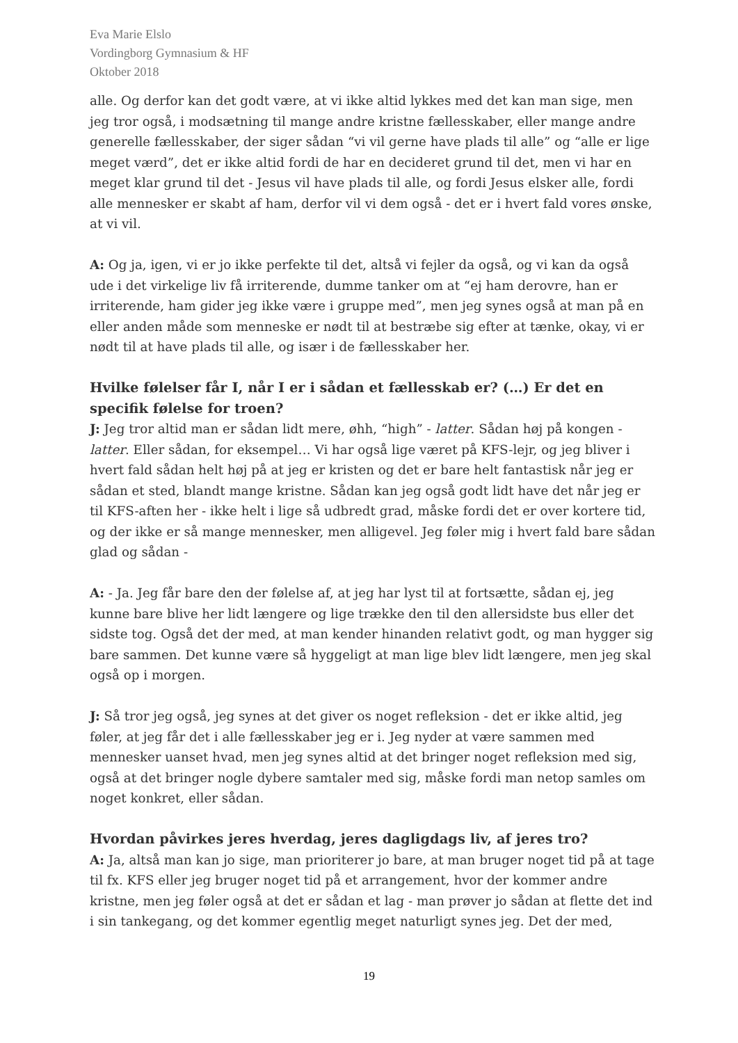Eva Marie Elslo
Vordingborg Gymnasium & HF
Oktober 2018
alle. Og derfor kan det godt være, at vi ikke altid lykkes med det kan man sige, men jeg tror også, i modsætning til mange andre kristne fællesskaber, eller mange andre generelle fællesskaber, der siger sådan “vi vil gerne have plads til alle” og “alle er lige meget værd”, det er ikke altid fordi de har en decideret grund til det, men vi har en meget klar grund til det - Jesus vil have plads til alle, og fordi Jesus elsker alle, fordi alle mennesker er skabt af ham, derfor vil vi dem også - det er i hvert fald vores ønske, at vi vil.
A: Og ja, igen, vi er jo ikke perfekte til det, altså vi fejler da også, og vi kan da også ude i det virkelige liv få irriterende, dumme tanker om at “ej ham derovre, han er irriterende, ham gider jeg ikke være i gruppe med”, men jeg synes også at man på en eller anden måde som menneske er nødt til at bestræbe sig efter at tænke, okay, vi er nødt til at have plads til alle, og især i de fællesskaber her.
Hvilke følelser får I, når I er i sådan et fællesskab er? (…) Er det en specifik følelse for troen?
J: Jeg tror altid man er sådan lidt mere, øhh, “high” - latter. Sådan høj på kongen - latter. Eller sådan, for eksempel… Vi har også lige været på KFS-lejr, og jeg bliver i hvert fald sådan helt høj på at jeg er kristen og det er bare helt fantastisk når jeg er sådan et sted, blandt mange kristne. Sådan kan jeg også godt lidt have det når jeg er til KFS-aften her - ikke helt i lige så udbredt grad, måske fordi det er over kortere tid, og der ikke er så mange mennesker, men alligevel. Jeg føler mig i hvert fald bare sådan glad og sådan -
A: - Ja. Jeg får bare den der følelse af, at jeg har lyst til at fortsætte, sådan ej, jeg kunne bare blive her lidt længere og lige trække den til den allersidste bus eller det sidste tog. Også det der med, at man kender hinanden relativt godt, og man hygger sig bare sammen. Det kunne være så hyggeligt at man lige blev lidt længere, men jeg skal også op i morgen.
J: Så tror jeg også, jeg synes at det giver os noget refleksion - det er ikke altid, jeg føler, at jeg får det i alle fællesskaber jeg er i. Jeg nyder at være sammen med mennesker uanset hvad, men jeg synes altid at det bringer noget refleksion med sig, også at det bringer nogle dybere samtaler med sig, måske fordi man netop samles om noget konkret, eller sådan.
Hvordan påvirkes jeres hverdag, jeres dagligdags liv, af jeres tro?
A: Ja, altså man kan jo sige, man prioriterer jo bare, at man bruger noget tid på at tage til fx. KFS eller jeg bruger noget tid på et arrangement, hvor der kommer andre kristne, men jeg føler også at det er sådan et lag - man prøver jo sådan at flette det ind i sin tankegang, og det kommer egentlig meget naturligt synes jeg. Det der med,
19